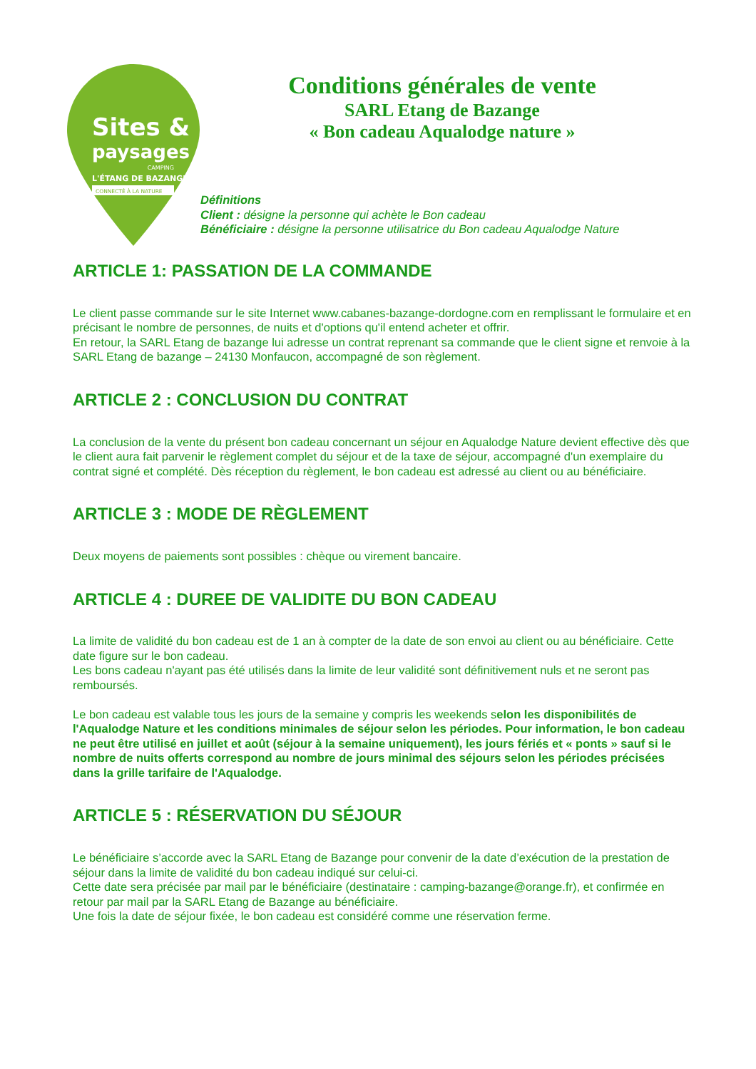Sites &
paysages
CAMPING
L'ÉTANG DE BAZANGE
CONNECTÉ À LA NATURE
Conditions générales de vente
SARL Etang de Bazange
« Bon cadeau Aqualodge nature »
Définitions
Client : désigne la personne qui achète le Bon cadeau
Bénéficiaire : désigne la personne utilisatrice du Bon cadeau Aqualodge Nature
ARTICLE 1: PASSATION DE LA COMMANDE
Le client passe commande sur le site Internet www.cabanes-bazange-dordogne.com en remplissant le formulaire et en précisant le nombre de personnes, de nuits et d'options qu'il entend acheter et offrir.
En retour, la SARL Etang de bazange lui adresse un contrat reprenant sa commande que le client signe et renvoie à la SARL Etang de bazange – 24130 Monfaucon, accompagné de son règlement.
ARTICLE 2 : CONCLUSION DU CONTRAT
La conclusion de la vente du présent bon cadeau concernant un séjour en Aqualodge Nature devient effective dès que le client aura fait parvenir le règlement complet du séjour et de la taxe de séjour, accompagné d'un exemplaire du contrat signé et complété. Dès réception du règlement, le bon cadeau est adressé au client ou au bénéficiaire.
ARTICLE 3 : MODE DE RÈGLEMENT
Deux moyens de paiements sont possibles : chèque ou virement bancaire.
ARTICLE 4 : DUREE DE VALIDITE DU BON CADEAU
La limite de validité du bon cadeau est de 1 an à compter de la date de son envoi au client ou au bénéficiaire. Cette date figure sur le bon cadeau.
Les bons cadeau n'ayant pas été utilisés dans la limite de leur validité sont définitivement nuls et ne seront pas remboursés.
Le bon cadeau est valable tous les jours de la semaine y compris les weekends selon les disponibilités de l'Aqualodge Nature et les conditions minimales de séjour selon les périodes. Pour information, le bon cadeau ne peut être utilisé en juillet et août (séjour à la semaine uniquement), les jours fériés et « ponts » sauf si le nombre de nuits offerts correspond au nombre de jours minimal des séjours selon les périodes précisées dans la grille tarifaire de l'Aqualodge.
ARTICLE 5 : RÉSERVATION DU SÉJOUR
Le bénéficiaire s’accorde avec la SARL Etang de Bazange pour convenir de la date d’exécution de la prestation de séjour dans la limite de validité du bon cadeau indiqué sur celui-ci.
Cette date sera précisée par mail par le bénéficiaire (destinataire : camping-bazange@orange.fr), et confirmée en retour par mail par la SARL Etang de Bazange au bénéficiaire.
Une fois la date de séjour fixée, le bon cadeau est considéré comme une réservation ferme.